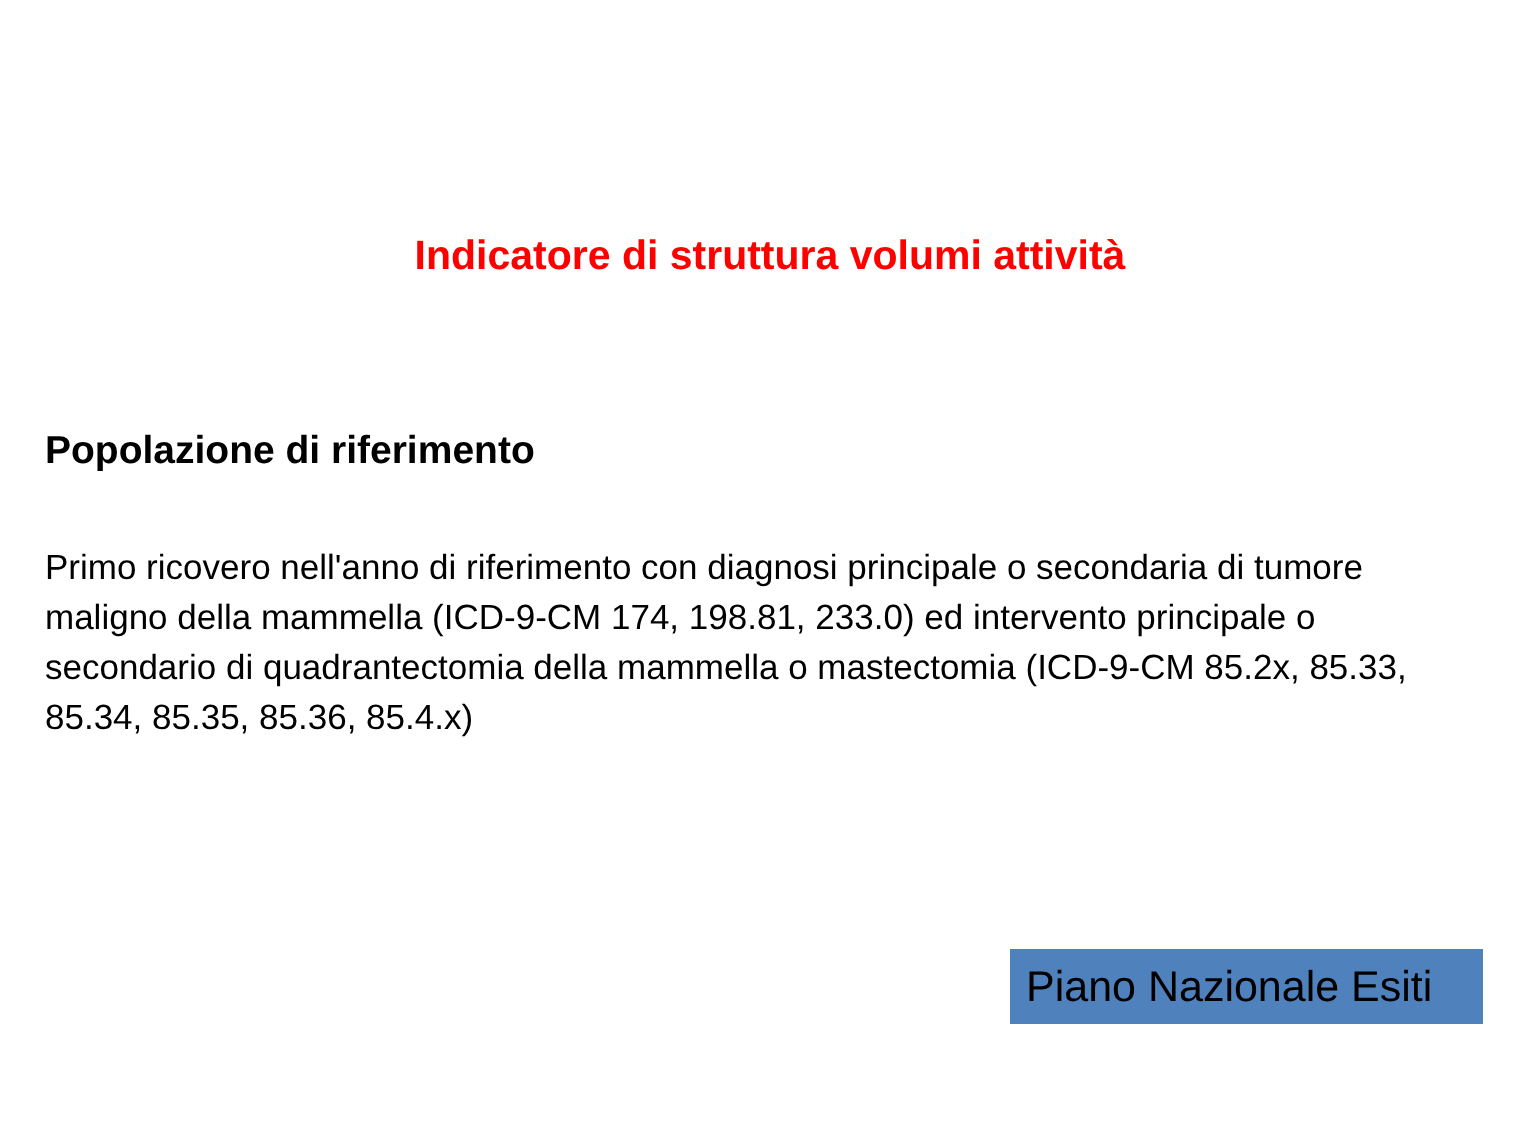Indicatore di struttura volumi attività
Popolazione di riferimento
Primo ricovero nell'anno di riferimento con diagnosi principale o secondaria di tumore maligno della mammella (ICD-9-CM 174, 198.81, 233.0) ed intervento principale o secondario di quadrantectomia della mammella o mastectomia (ICD-9-CM 85.2x, 85.33, 85.34, 85.35, 85.36, 85.4.x)
Piano Nazionale Esiti